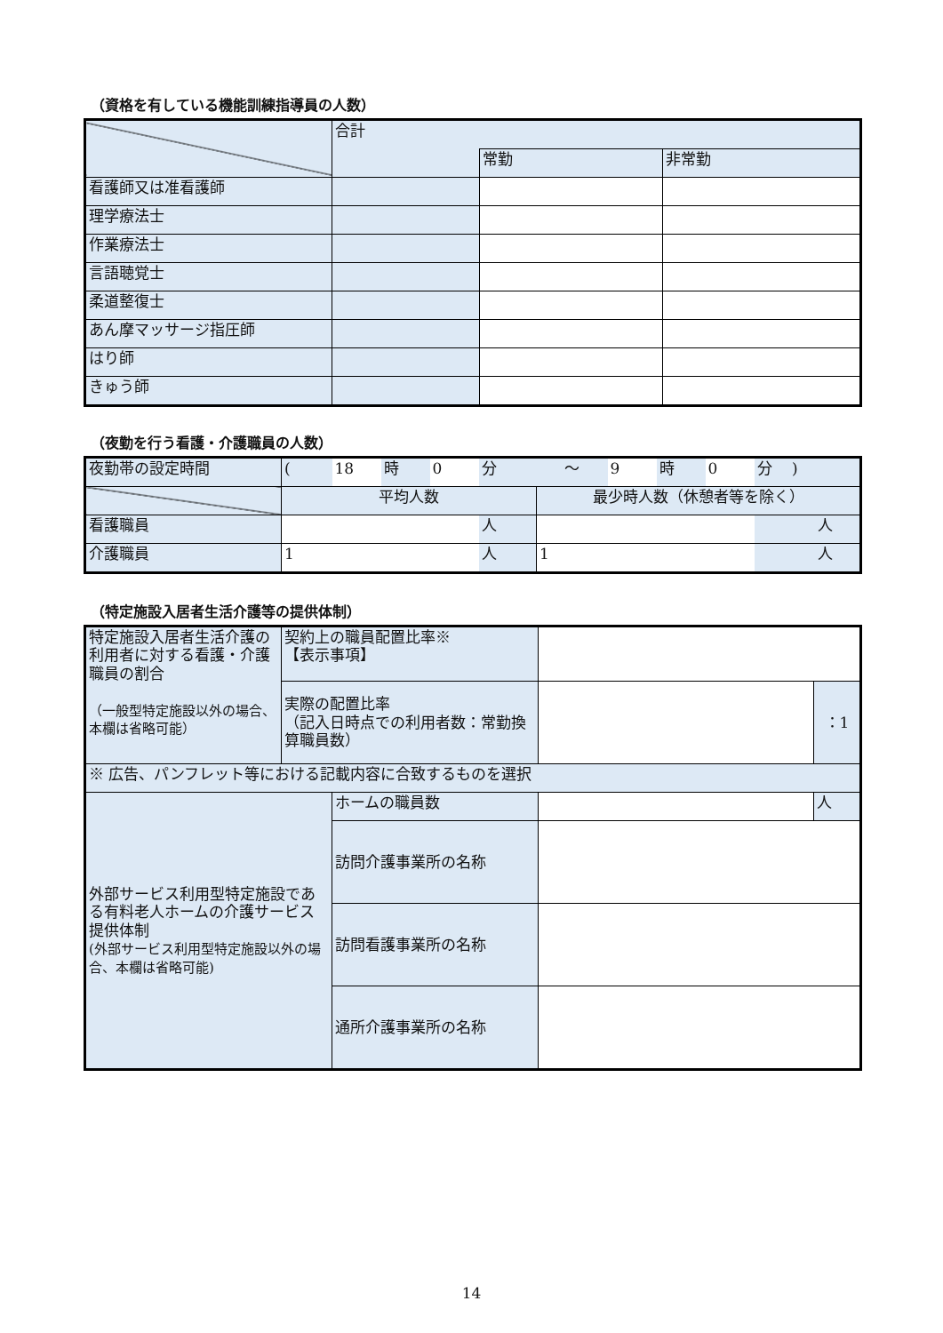（資格を有している機能訓練指導員の人数）
| | 合計 | | |
| | | 常勤 | 非常勤 |
| 看護師又は准看護師 | | | |
| 理学療法士 | | | |
| 作業療法士 | | | |
| 言語聴覚士 | | | |
| 柔道整復士 | | | |
| あん摩マッサージ指圧師 | | | |
| はり師 | | | |
| きゅう師 | | | |
（夜勤を行う看護・介護職員の人数）
| 夜勤帯の設定時間 | ( | 18 | 時 | 0 | 分 | ～ | 9 | 時 | 0 | 分 ) |
| | 平均人数 | | | | | 最少時人数（休憩者等を除く） | | | | |
| 看護職員 | | | | | 人 | | | | | 人 |
| 介護職員 | 1 | | | | 人 | 1 | | | | 人 |
（特定施設入居者生活介護等の提供体制）
| 特定施設入居者生活介護の利用者に対する看護・介護職員の割合 （一般型特定施設以外の場合、本欄は省略可能） | 契約上の職員配置比率※ 【表示事項】 | | | |
| | 実際の配置比率 （記入日時点での利用者数：常勤換算職員数） | | | ：1 |
| ※ 広告、パンフレット等における記載内容に合致するものを選択 | | | | |
| 外部サービス利用型特定施設である有料老人ホームの介護サービス提供体制 (外部サービス利用型特定施設以外の場合、本欄は省略可能) | | ホームの職員数 | | 人 |
| | | 訪問介護事業所の名称 | | |
| | | 訪問看護事業所の名称 | | |
| | | 通所介護事業所の名称 | | |
14